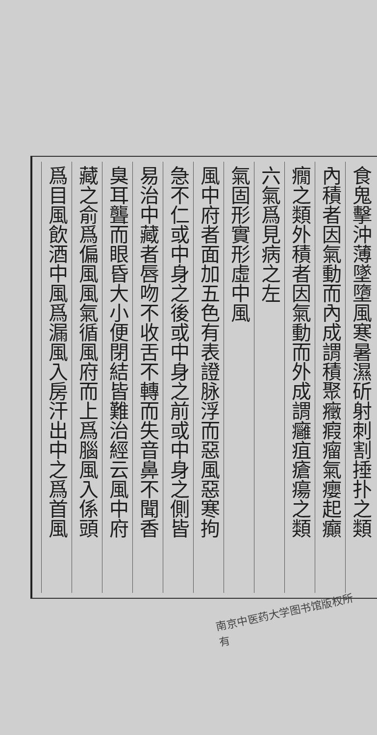食鬼擊沖薄墜墮風寒暑濕斫射刺割捶扑之類
內積者因氣動而內成謂積聚癥瘕瘤氣癭起癲
癇之類外積者因氣動而外成謂癰疽瘡瘍之類
六氣爲見病之左
氣固形實形虛中風
風中府者面加五色有表證脉浮而惡風惡寒拘
急不仁或中身之後或中身之前或中身之側皆
易治中藏者唇吻不收舌不轉而失音鼻不聞香
臭耳聾而眼昏大小便閉結皆難治經云風中府
藏之俞爲偏風風氣循風府而上爲腦風入係頭
爲目風飲酒中風爲漏風入房汗出中之爲首風
南京中医药大学图书馆版权所有